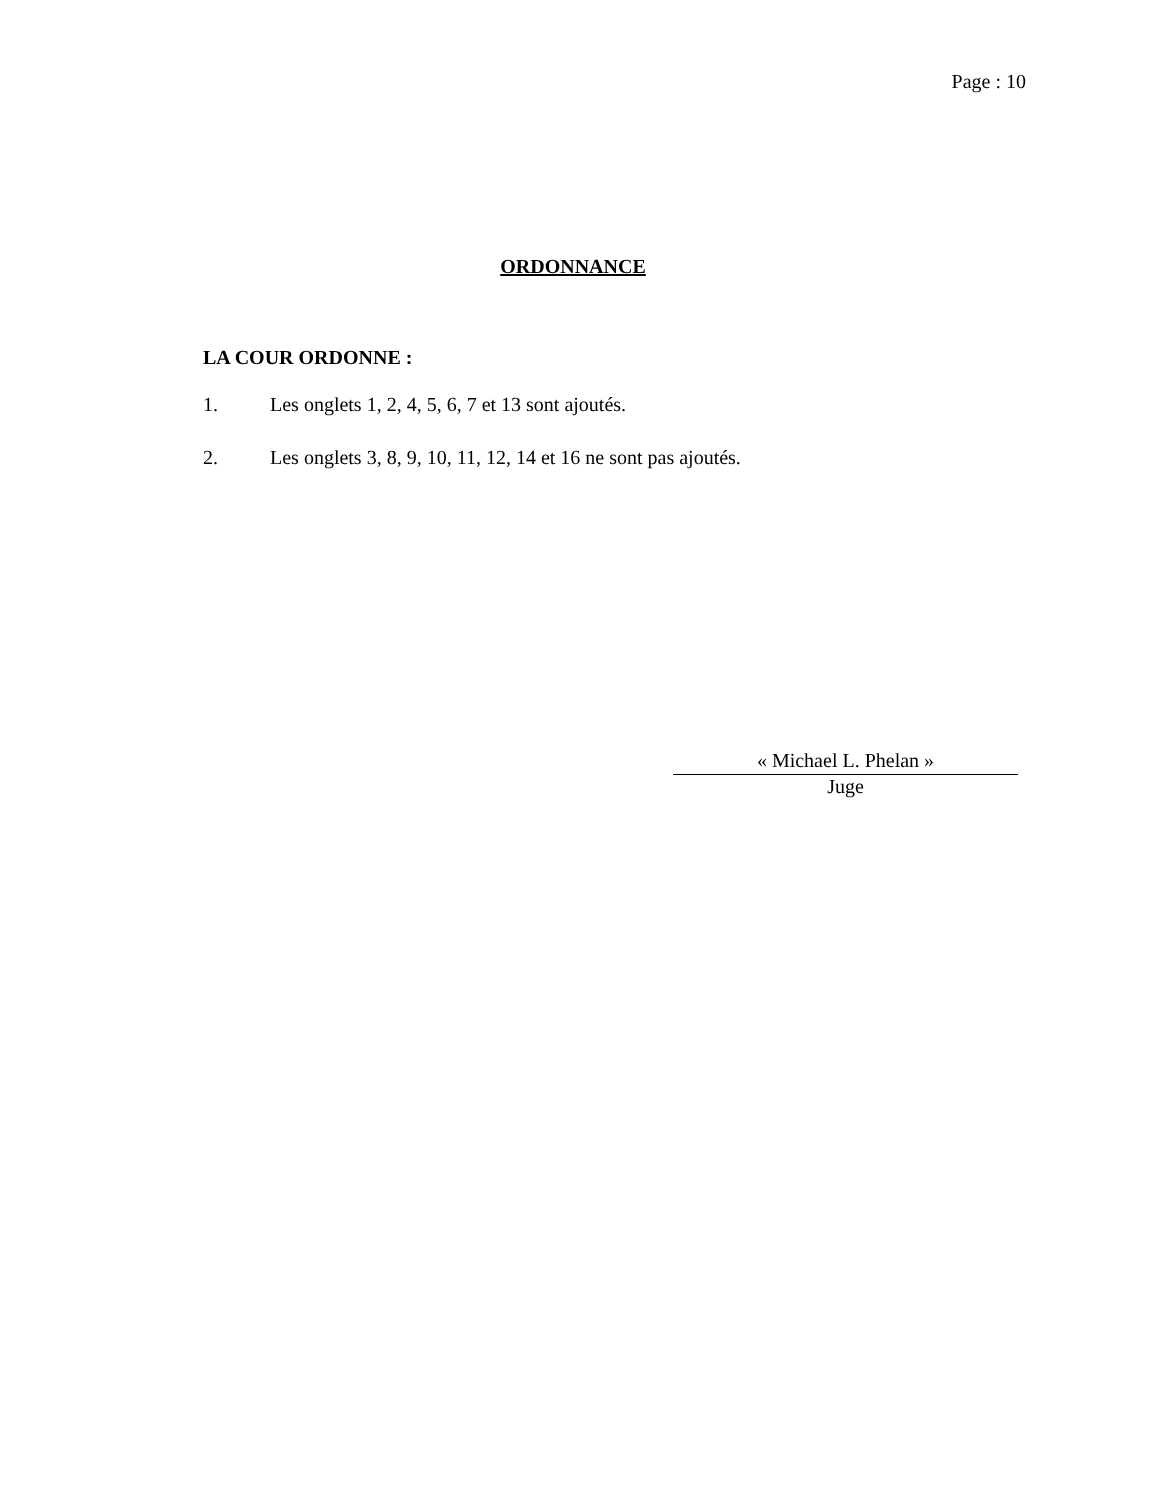Page : 10
ORDONNANCE
LA COUR ORDONNE :
1. Les onglets 1, 2, 4, 5, 6, 7 et 13 sont ajoutés.
2. Les onglets 3, 8, 9, 10, 11, 12, 14 et 16 ne sont pas ajoutés.
« Michael L. Phelan »
Juge